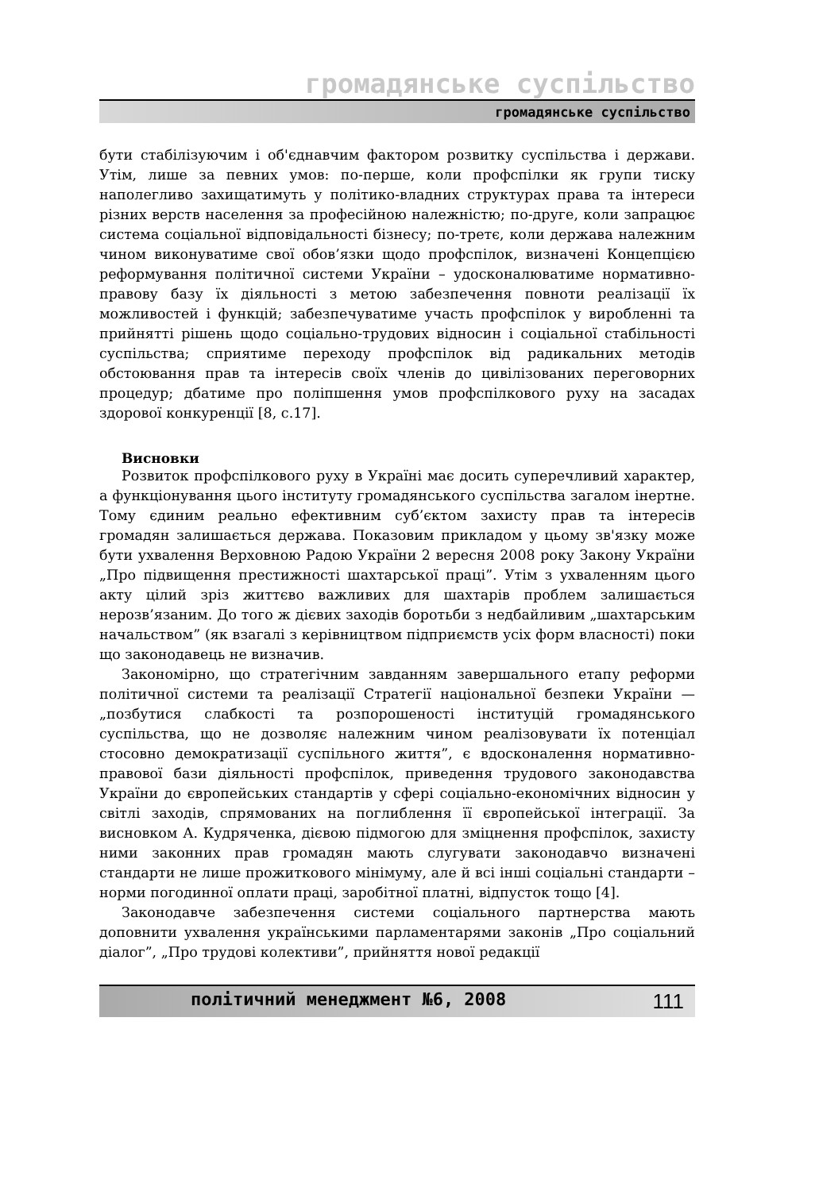громадянське суспільство
громадянське суспільство
бути стабілізуючим і об'єднавчим фактором розвитку суспільства і держави. Утім, лише за певних умов: по-перше, коли профспілки як групи тиску наполегливо захищатимуть у політико-владних структурах права та інтереси різних верств населення за професійною належністю; по-друге, коли запрацює система соціальної відповідальності бізнесу; по-третє, коли держава належним чином виконуватиме свої обов’язки щодо профспілок, визначені Концепцією реформування політичної системи України – удосконалюватиме нормативно-правову базу їх діяльності з метою забезпечення повноти реалізації їх можливостей і функцій; забезпечуватиме участь профспілок у виробленні та прийнятті рішень щодо соціально-трудових відносин і соціальної стабільності суспільства; сприятиме переходу профспілок від радикальних методів обстоювання прав та інтересів своїх членів до цивілізованих переговорних процедур; дбатиме про поліпшення умов профспілкового руху на засадах здорової конкуренції [8, с.17].
Висновки
Розвиток профспілкового руху в Україні має досить суперечливий характер, а функціонування цього інституту громадянського суспільства загалом інертне. Тому єдиним реально ефективним суб’єктом захисту прав та інтересів громадян залишається держава. Показовим прикладом у цьому зв'язку може бути ухвалення Верховною Радою України 2 вересня 2008 року Закону України „Про підвищення престижності шахтарської праці”. Утім з ухваленням цього акту цілий зріз життєво важливих для шахтарів проблем залишається нерозв’язаним. До того ж дієвих заходів боротьби з недбайливим „шахтарським начальством” (як взагалі з керівництвом підприємств усіх форм власності) поки що законодавець не визначив.
Закономірно, що стратегічним завданням завершального етапу реформи політичної системи та реалізації Стратегії національної безпеки України — „позбутися слабкості та розпорошеності інституцій громадянського суспільства, що не дозволяє належним чином реалізовувати їх потенціал стосовно демократизації суспільного життя”, є вдосконалення нормативно-правової бази діяльності профспілок, приведення трудового законодавства України до європейських стандартів у сфері соціально-економічних відносин у світлі заходів, спрямованих на поглиблення її європейської інтеграції. За висновком А. Кудряченка, дієвою підмогою для зміцнення профспілок, захисту ними законних прав громадян мають слугувати законодавчо визначені стандарти не лише прожиткового мінімуму, але й всі інші соціальні стандарти – норми погодинної оплати праці, заробітної платні, відпусток тощо [4].
Законодавче забезпечення системи соціального партнерства мають доповнити ухвалення українськими парламентарями законів „Про соціальний діалог”, „Про трудові колективи”, прийняття нової редакції
політичний менеджмент №6, 2008 111